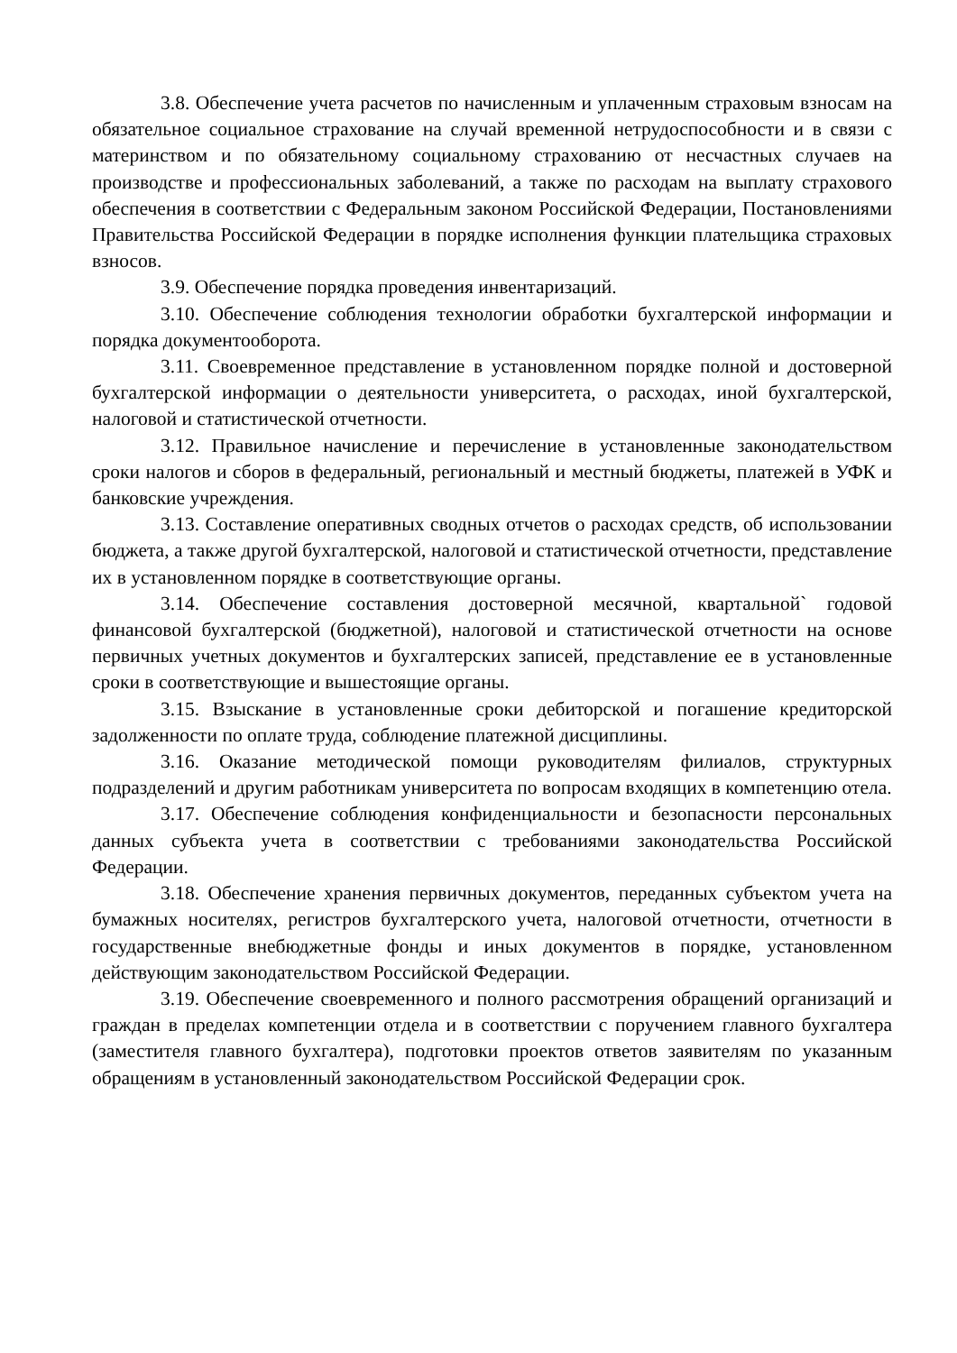3.8. Обеспечение учета расчетов по начисленным и уплаченным страховым взносам на обязательное социальное страхование на случай временной нетрудоспособности и в связи с материнством и по обязательному социальному страхованию от несчастных случаев на производстве и профессиональных заболеваний, а также по расходам на выплату страхового обеспечения в соответствии с Федеральным законом Российской Федерации, Постановлениями Правительства Российской Федерации в порядке исполнения функции плательщика страховых взносов.
3.9. Обеспечение порядка проведения инвентаризаций.
3.10. Обеспечение соблюдения технологии обработки бухгалтерской информации и порядка документооборота.
3.11. Своевременное представление в установленном порядке полной и достоверной бухгалтерской информации о деятельности университета, о расходах, иной бухгалтерской, налоговой и статистической отчетности.
3.12. Правильное начисление и перечисление в установленные законодательством сроки налогов и сборов в федеральный, региональный и местный бюджеты, платежей в УФК и банковские учреждения.
3.13. Составление оперативных сводных отчетов о расходах средств, об использовании бюджета, а также другой бухгалтерской, налоговой и статистической отчетности, представление их в установленном порядке в соответствующие органы.
3.14. Обеспечение составления достоверной месячной, квартальной` годовой финансовой бухгалтерской (бюджетной), налоговой и статистической отчетности на основе первичных учетных документов и бухгалтерских записей, представление ее в установленные сроки в соответствующие и вышестоящие органы.
3.15. Взыскание в установленные сроки дебиторской и погашение кредиторской задолженности по оплате труда, соблюдение платежной дисциплины.
3.16. Оказание методической помощи руководителям филиалов, структурных подразделений и другим работникам университета по вопросам входящих в компетенцию отела.
3.17. Обеспечение соблюдения конфиденциальности и безопасности персональных данных субъекта учета в соответствии с требованиями законодательства Российской Федерации.
3.18. Обеспечение хранения первичных документов, переданных субъектом учета на бумажных носителях, регистров бухгалтерского учета, налоговой отчетности, отчетности в государственные внебюджетные фонды и иных документов в порядке, установленном действующим законодательством Российской Федерации.
3.19. Обеспечение своевременного и полного рассмотрения обращений организаций и граждан в пределах компетенции отдела и в соответствии с поручением главного бухгалтера (заместителя главного бухгалтера), подготовки проектов ответов заявителям по указанным обращениям в установленный законодательством Российской Федерации срок.